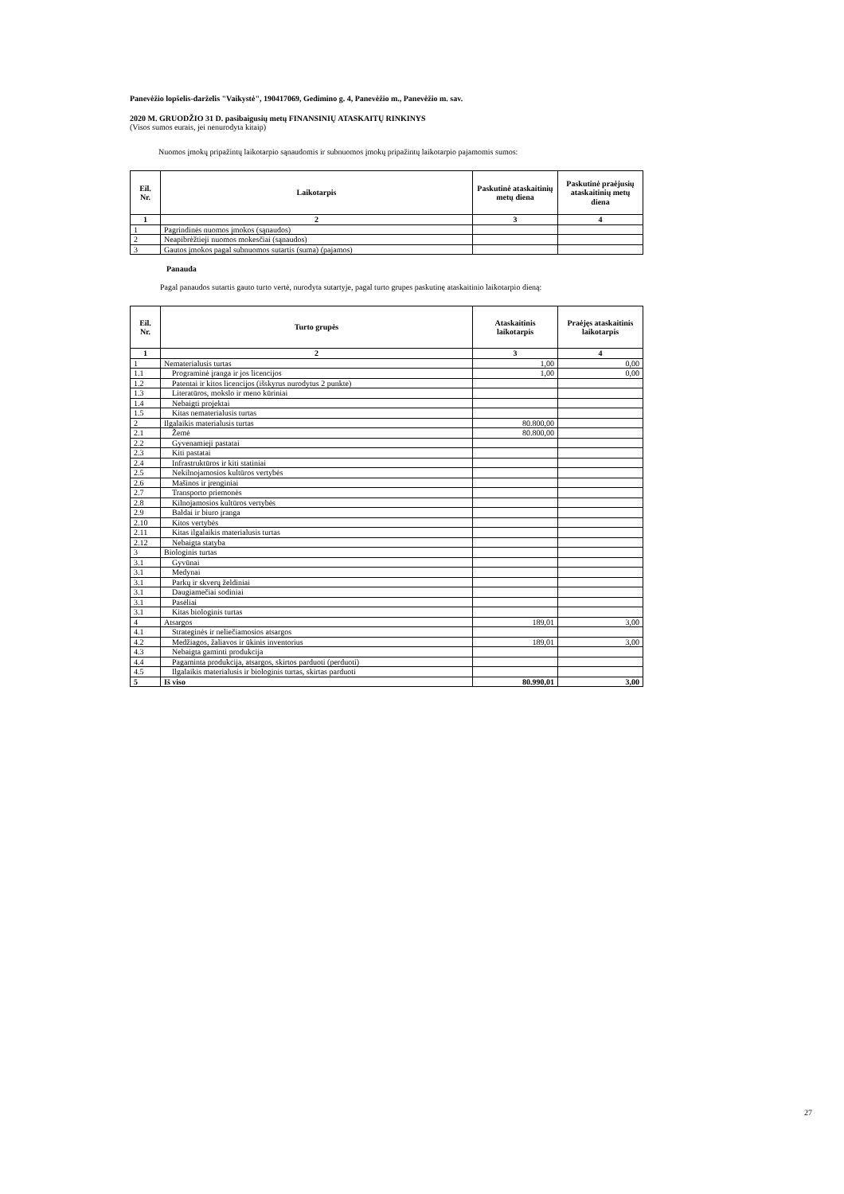Panevėžio lopšelis-darželis "Vaikystė", 190417069, Gedimino g. 4, Panevėžio m., Panevėžio m. sav.
2020 M. GRUODŽIO 31 D. pasibaigusių metų FINANSINIŲ ATASKAITŲ RINKINYS
(Visos sumos eurais, jei nenurodyta kitaip)
Nuomos įmokų pripažintų laikotarpio sąnaudomis ir subnuomos įmokų pripažintų laikotarpio pajamomis sumos:
| Eil. Nr. | Laikotarpis | Paskutinė ataskaitinių metų diena | Paskutinė praėjusių ataskaitinių metų diena |
| --- | --- | --- | --- |
| 1 | 2 | 3 | 4 |
| 1 | Pagrindinės nuomos įmokos (sąnaudos) | | |
| 2 | Neapibrėžtieji nuomos mokesčiai (sąnaudos) | | |
| 3 | Gautos įmokos pagal subnuomos sutartis (suma) (pajamos) | | |
Panauda
Pagal panaudos sutartis gauto turto vertė, nurodyta sutartyje, pagal turto grupes paskutinę ataskaitinio laikotarpio dieną:
| Eil. Nr. | Turto grupės | Ataskaitinis laikotarpis | Praėjęs ataskaitinis laikotarpis |
| --- | --- | --- | --- |
| 1 | 2 | 3 | 4 |
| 1 | Nematerialusis turtas | 1,00 | 0,00 |
| 1.1 | Programinė įranga ir jos licencijos | 1,00 | 0,00 |
| 1.2 | Patentai ir kitos licencijos (išskyrus nurodytus 2 punkte) | | |
| 1.3 | Literatūros, mokslo ir meno kūriniai | | |
| 1.4 | Nebaigti projektai | | |
| 1.5 | Kitas nematerialusis turtas | | |
| 2 | Ilgalaikis materialusis turtas | 80.800,00 | |
| 2.1 | Žemė | 80.800,00 | |
| 2.2 | Gyvenamieji pastatai | | |
| 2.3 | Kiti pastatai | | |
| 2.4 | Infrastruktūros ir kiti statiniai | | |
| 2.5 | Nekilnojamosios kultūros vertybės | | |
| 2.6 | Mašinos ir įrenginiai | | |
| 2.7 | Transporto priemonės | | |
| 2.8 | Kilnojamosios kultūros vertybės | | |
| 2.9 | Baldai ir biuro įranga | | |
| 2.10 | Kitos vertybės | | |
| 2.11 | Kitas ilgalaikis materialusis turtas | | |
| 2.12 | Nebaigta statyba | | |
| 3 | Biologinis turtas | | |
| 3.1 | Gyvūnai | | |
| 3.1 | Medynai | | |
| 3.1 | Parkų ir skverų želdiniai | | |
| 3.1 | Daugiamečiai sodiniai | | |
| 3.1 | Pasėliai | | |
| 3.1 | Kitas biologinis turtas | | |
| 4 | Atsargos | 189,01 | 3,00 |
| 4.1 | Strateginės ir neliečiamosios atsargos | | |
| 4.2 | Medžiagos, žaliavos ir ūkinis inventorius | 189,01 | 3,00 |
| 4.3 | Nebaigta gaminti produkcija | | |
| 4.4 | Pagaminta produkcija, atsargos, skirtos parduoti (perduoti) | | |
| 4.5 | Ilgalaikis materialusis ir biologinis turtas, skirtas parduoti | | |
| 5 | Iš viso | 80.990,01 | 3,00 |
27